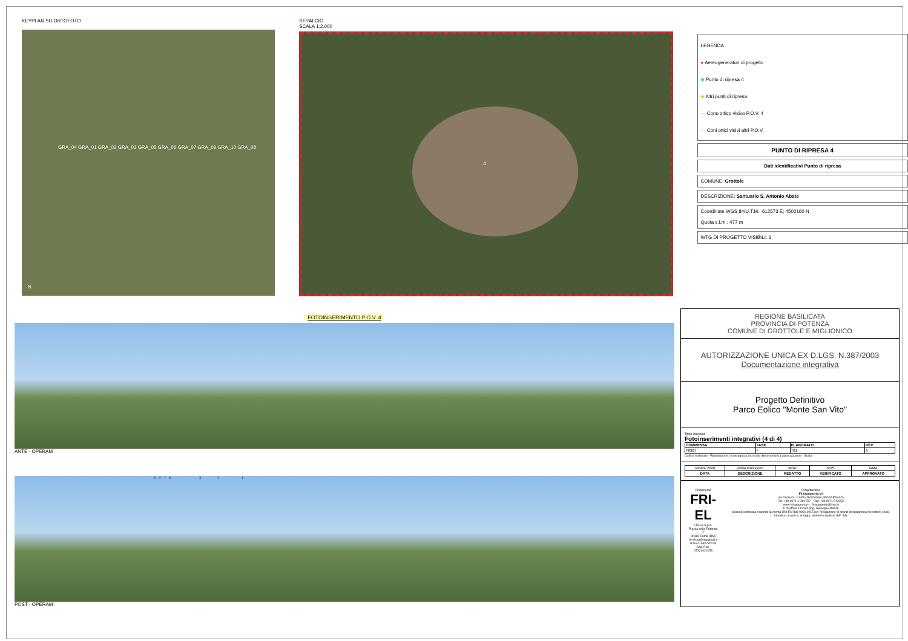KEYPLAN SU ORTOFOTO
GRA_04 GRA_01 GRA_02 GRA_03 GRA_05 GRA_06 GRA_07 GRA_09 GRA_10 GRA_08
N
STRALCIO
SCALA 1:2.000
4
LEGENDA
● Aereogeneratori di progetto
◆ Punto di ripresa 4
◆ Altri punti di ripresa
— Cono ottico visivo P.O.V. 4
— Coni ottici visivi altri P.O.V.
PUNTO DI RIPRESA 4
Dati identificativi Punto di ripresa
COMUNE: Grottole
DESCRIZIONE: Santuario S. Antonio Abate
Coordinate WGS 84/U.T.M.: 612573 E; 4502160 N
Quota s.l.m.: 477 m
WTG DI PROGETTO VISIBILI: 3
FOTOINSERIMENTO P.O.V. 4
ANTE - OPERAM
6 9 7 5 3 4 1
POST - OPERAM
REGIONE BASILICATA
PROVINCIA DI POTENZA
COMUNE DI GROTTOLE E MIGLIONICO
AUTORIZZAZIONE UNICA EX D.LGS. N.387/2003
Documentazione integrativa
Progetto Definitivo
Parco Eolico "Monte San Vito"
Titolo elaborato
Fotoinserimenti integrativi (4 di 4)
| COMMESSA | FASE | ELABORATO | REV. |
| --- | --- | --- | --- |
| F0307 | F | T01 | A |
Codice elaborato · Riproduzione o consegna a terzi solo dietro specifica autorizzazione · Scala -
| ottobre 2020 | prima emissione | MGP | GDS | GMA |
| DATA | DESCRIZIONE | REDATTO | VERIFICATO | APPROVATO |
Proponente
FRI-EL
FRI-EL S.p.A.
Piazza della Rotonda 2
00186 Roma (RM)
fri-elspa@legalmail.it
P.Iva 01652230218
Cod. Fisc. 07321020153
Progettazione
F4 ingegneria srl
via Di Giura - Centro Direzionale, 85100 Potenza
Tel: +39 0971 1 944 797 - Fax: +39 0971 5 54 52
www.f4ingegneria.it - f4ingegneria@pec.it
Il Direttore Tecnico (ing. Giuseppe Manzi)
Società certificata secondo la norma UNI-EN ISO 9001:2015 per l'erogazione di servizi di ingegneria nei settori: civile, idraulica, acustica, energia, ambiente (settore IAF: 34).